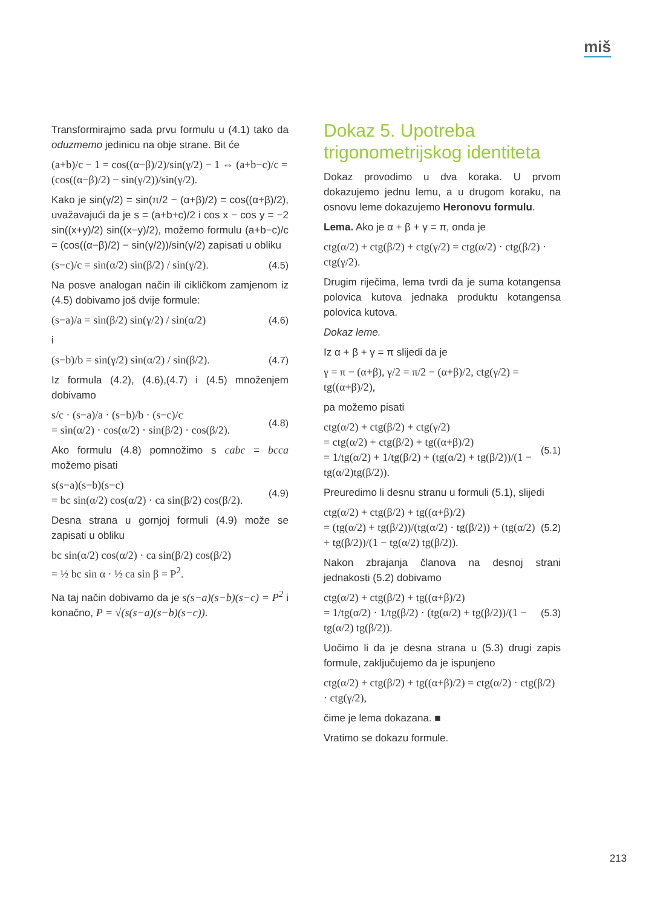miš
Transformirajmo sada prvu formulu u (4.1) tako da oduzmemo jedinicu na obje strane. Bit će
(a+b)/c − 1 = cos((α−β)/2)/sin(γ/2) − 1 ⇔ (a+b−c)/c = (cos((α−β)/2) − sin(γ/2))/sin(γ/2).
Kako je sin(γ/2) = sin(π/2 − (α+β)/2) = cos((α+β)/2), uvažavajući da je s = (a+b+c)/2 i cos x − cos y = −2 sin((x+y)/2) sin((x−y)/2), možemo formulu (a+b−c)/c = (cos((α−β)/2) − sin(γ/2))/sin(γ/2) zapisati u obliku
(s−c)/c = sin(α/2) sin(β/2) / sin(γ/2). (4.5)
Na posve analogan način ili cikličkom zamjenom iz (4.5) dobivamo još dvije formule:
(s−a)/a = sin(β/2) sin(γ/2) / sin(α/2) (4.6)
i
(s−b)/b = sin(γ/2) sin(α/2) / sin(β/2). (4.7)
Iz formula (4.2), (4.6),(4.7) i (4.5) množenjem dobivamo
s/c · (s−a)/a · (s−b)/b · (s−c)/c
= sin(α/2) · cos(α/2) · sin(β/2) · cos(β/2). (4.8)
Ako formulu (4.8) pomnožimo s cabc = bcca možemo pisati
s(s−a)(s−b)(s−c)
= bc sin(α/2) cos(α/2) · ca sin(β/2) cos(β/2). (4.9)
Desna strana u gornjoj formuli (4.9) može se zapisati u obliku
bc sin(α/2) cos(α/2) · ca sin(β/2) cos(β/2)
= ½ bc sin α · ½ ca sin β = P<sup>2</sup>.
Na taj način dobivamo da je s(s−a)(s−b)(s−c) = P<sup>2</sup> i konačno, P = √(s(s−a)(s−b)(s−c)).
Dokaz 5. Upotreba trigonometrijskog identiteta
Dokaz provodimo u dva koraka. U prvom dokazujemo jednu lemu, a u drugom koraku, na osnovu leme dokazujemo Heronovu formulu.
Lema. Ako je α + β + γ = π, onda je
ctg(α/2) + ctg(β/2) + ctg(γ/2) = ctg(α/2) · ctg(β/2) · ctg(γ/2).
Drugim riječima, lema tvrdi da je suma kotangensa polovica kutova jednaka produktu kotangensa polovica kutova.
Dokaz leme.
Iz α + β + γ = π slijedi da je
γ = π − (α+β), γ/2 = π/2 − (α+β)/2, ctg(γ/2) = tg((α+β)/2),
pa možemo pisati
ctg(α/2) + ctg(β/2) + ctg(γ/2)
= ctg(α/2) + ctg(β/2) + tg((α+β)/2)
= 1/tg(α/2) + 1/tg(β/2) + (tg(α/2) + tg(β/2))/(1 − tg(α/2)tg(β/2)). (5.1)
Preuredimo li desnu stranu u formuli (5.1), slijedi
ctg(α/2) + ctg(β/2) + tg((α+β)/2)
= (tg(α/2) + tg(β/2))/(tg(α/2) · tg(β/2)) + (tg(α/2) + tg(β/2))/(1 − tg(α/2) tg(β/2)). (5.2)
Nakon zbrajanja članova na desnoj strani jednakosti (5.2) dobivamo
ctg(α/2) + ctg(β/2) + tg((α+β)/2)
= 1/tg(α/2) · 1/tg(β/2) · (tg(α/2) + tg(β/2))/(1 − tg(α/2) tg(β/2)). (5.3)
Uočimo li da je desna strana u (5.3) drugi zapis formule, zaključujemo da je ispunjeno
ctg(α/2) + ctg(β/2) + tg((α+β)/2) = ctg(α/2) · ctg(β/2) · ctg(γ/2),
čime je lema dokazana. ■
Vratimo se dokazu formule.
213